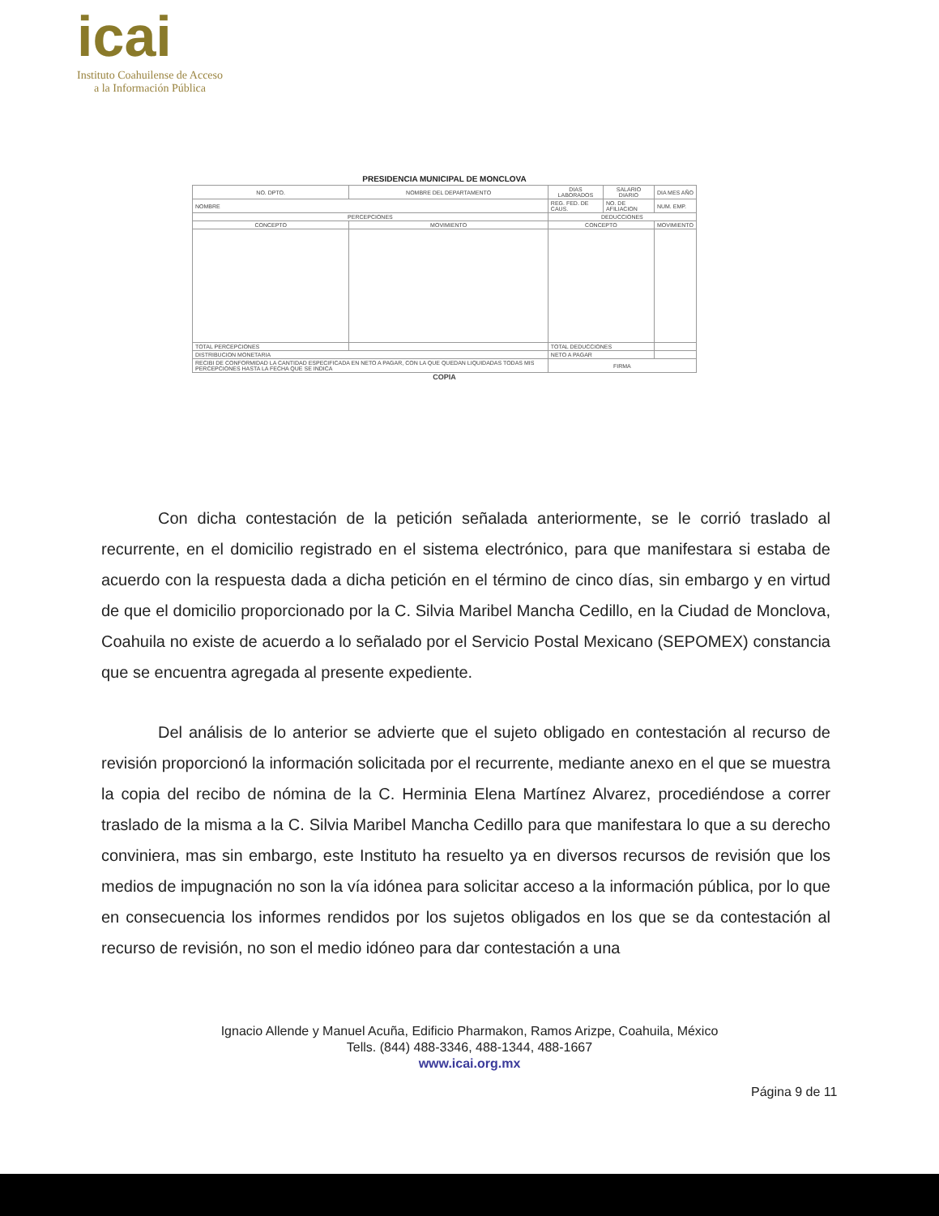icai
Instituto Coahuilense de Acceso
a la Información Pública
PRESIDENCIA MUNICIPAL DE MONCLOVA
| NO. DPTO. | NOMBRE DEL DEPARTAMENTO | | DIAS LABORADOS | SALARIO DIARIO | DIA MES AÑO |
| --- | --- | --- | --- | --- | --- |
| NOMBRE | | | REG. FED. DE CAUS. | NO. DE AFILIACION | NUM. EMP. |
| PERCEPCIONES | | | DEDUCCIONES | | |
| CONCEPTO | | MOVIMIENTO | CONCEPTO | | MOVIMIENTO |
| TOTAL PERCEPCIONES | | | TOTAL DEDUCCIONES | | |
| DISTRIBUCION MONETARIA | | | NETO A PAGAR | | |
| RECIBI DE CONFORMIDAD LA CANTIDAD ESPECIFICADA EN NETO A PAGAR, CON LA QUE QUEDAN LIQUIDADAS TODAS MIS PERCEPCIONES HASTA LA FECHA QUE SE INDICA | | | FIRMA | | |
COPIA
Con dicha contestación de la petición señalada anteriormente, se le corrió traslado al recurrente, en el domicilio registrado en el sistema electrónico, para que manifestara si estaba de acuerdo con la respuesta dada a dicha petición en el término de cinco días, sin embargo y en virtud de que el domicilio proporcionado por la C. Silvia Maribel Mancha Cedillo, en la Ciudad de Monclova, Coahuila no existe de acuerdo a lo señalado por el Servicio Postal Mexicano (SEPOMEX) constancia que se encuentra agregada al presente expediente.
Del análisis de lo anterior se advierte que el sujeto obligado en contestación al recurso de revisión proporcionó la información solicitada por el recurrente, mediante anexo en el que se muestra la copia del recibo de nómina de la C. Herminia Elena Martínez Alvarez, procediéndose a correr traslado de la misma a la C. Silvia Maribel Mancha Cedillo para que manifestara lo que a su derecho conviniera, mas sin embargo, este Instituto ha resuelto ya en diversos recursos de revisión que los medios de impugnación no son la vía idónea para solicitar acceso a la información pública, por lo que en consecuencia los informes rendidos por los sujetos obligados en los que se da contestación al recurso de revisión, no son el medio idóneo para dar contestación a una
Ignacio Allende y Manuel Acuña, Edificio Pharmakon, Ramos Arizpe, Coahuila, México
Tells. (844) 488-3346, 488-1344, 488-1667
www.icai.org.mx
Página 9 de 11